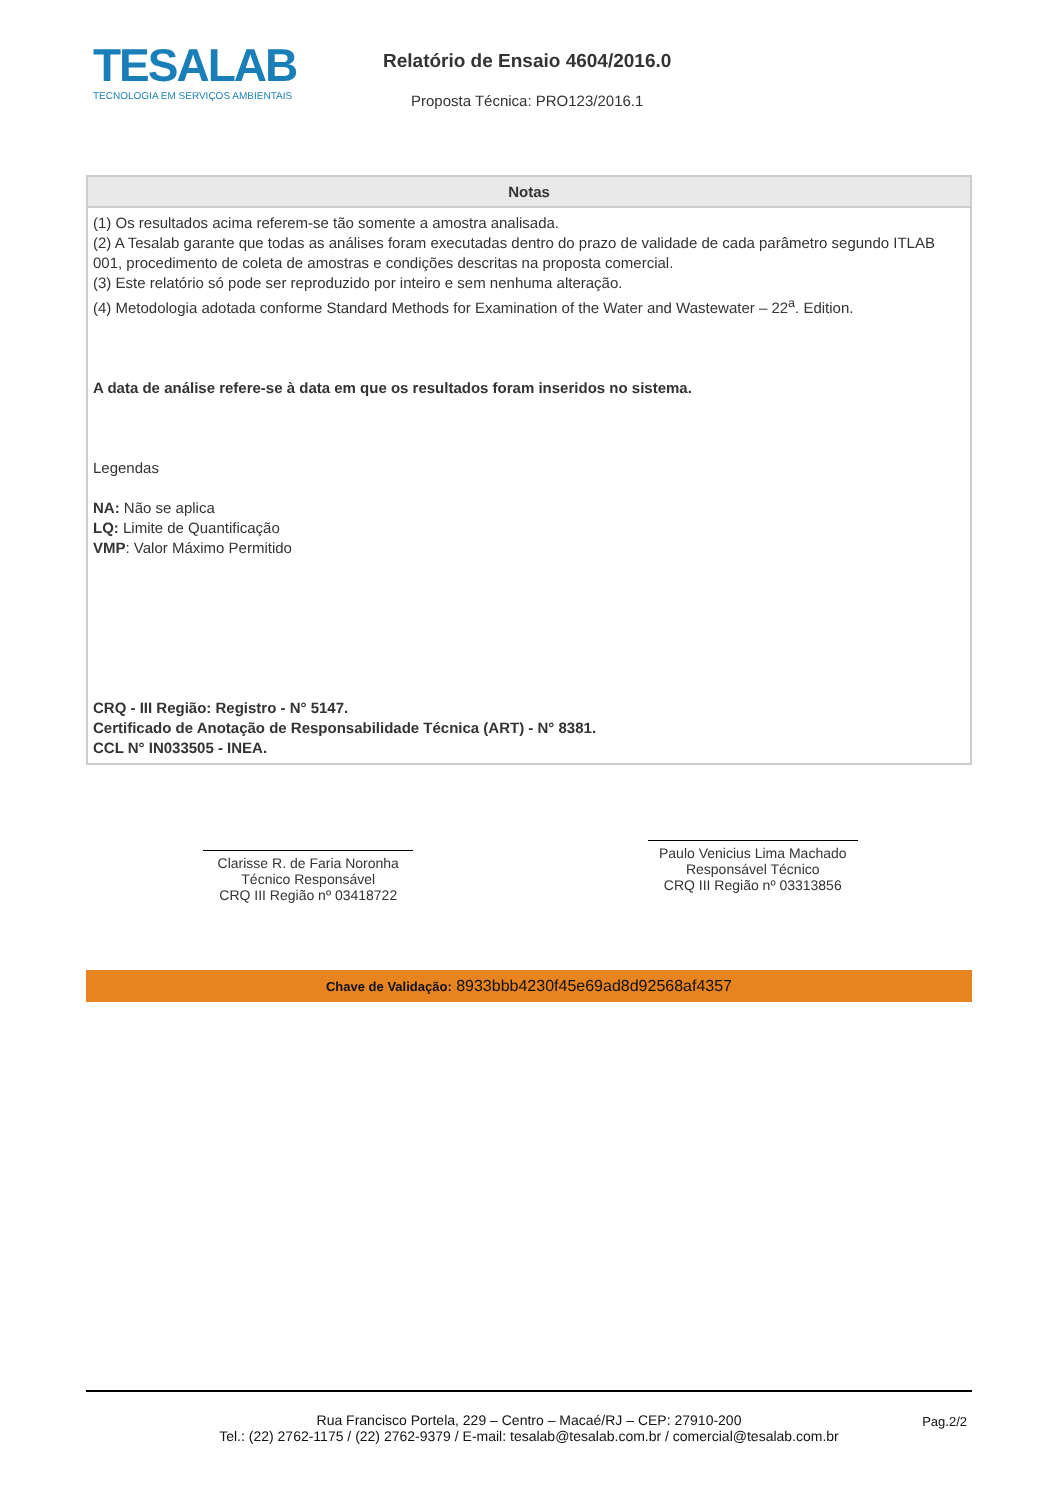TESALAB
TECNOLOGIA EM SERVIÇOS AMBIENTAIS
Relatório de Ensaio 4604/2016.0
Proposta Técnica: PRO123/2016.1
| Notas |
| --- |
| (1) Os resultados acima referem-se tão somente a amostra analisada. (2) A Tesalab garante que todas as análises foram executadas dentro do prazo de validade de cada parâmetro segundo ITLAB 001, procedimento de coleta de amostras e condições descritas na proposta comercial. (3) Este relatório só pode ser reproduzido por inteiro e sem nenhuma alteração. (4) Metodologia adotada conforme Standard Methods for Examination of the Water and Wastewater – 22<sup>a</sup>. Edition. A data de análise refere-se à data em que os resultados foram inseridos no sistema. Legendas NA: Não se aplica LQ: Limite de Quantificação VMP : Valor Máximo Permitido CRQ - III Região: Registro - N° 5147. Certificado de Anotação de Responsabilidade Técnica (ART) - N° 8381. CCL N° IN033505 - INEA. |
Clarisse R. de Faria Noronha
Técnico Responsável
CRQ III Região nº 03418722
Paulo Venicius Lima Machado
Responsável Técnico
CRQ III Região nº 03313856
Chave de Validação: 8933bbb4230f45e69ad8d92568af4357
Rua Francisco Portela, 229 – Centro – Macaé/RJ – CEP: 27910-200
Tel.: (22) 2762-1175 / (22) 2762-9379 / E-mail: tesalab@tesalab.com.br / comercial@tesalab.com.br
Pag.2/2